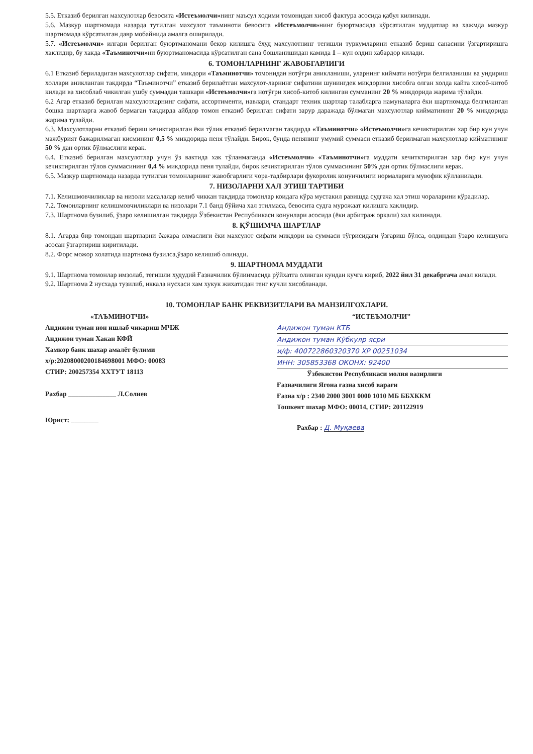5.5. Етказиб берилган махсулотлар бевосита «Истеъмолчи»нинг маъсул ходими томонидан хисоб фактура асосида қабул килинади.
5.6. Мазкур шартномада назарда тутилган махсулот таъминоти бевосита «Истеъмолчи»нинг буюртмасида кўрсатилган муддатлар ва хажмда мазкур шартномада кўрсатилган давр мобайнида амалга оширилади.
5.7. «Истеъмолчи» илгари берилган буюртманомани бекор килишга ёхуд махсулотнинг тегишли туркумларини етказиб бериш санасини ўзгартиришга хаклидир, бу хакда «Таъминотчи»ни буюртманомасида кўрсатилган сана бошланишидан камида 1 – кун олдин хабардор килади.
6. ТОМОНЛАРНИНГ ЖАВОБГАРЛИГИ
6.1 Етказиб бериладиган махсулотлар сифати, микдори «Таъминотчи» томонидан нотўғри аникланиши, уларнинг киймати нотўғри белгиланиши ва ундириш холлари аникланган такдирда “Таъминотчи” етказиб берилаётган махсулот-ларнинг сифатини шунингдек микдорини хисобга олган холда кайта хисоб-китоб килади ва хисоблаб чикилган ушбу суммадан ташкари «Истеъмолчи»га нотўғри хисоб-китоб килинган сумманинг 20 % микдорида жарима тўлайди.
6.2 Агар етказиб берилган махсулотларнинг сифати, ассортименти, навлари, стандарт техник шартлар талабларга намуналарга ёки шартномада белгиланган бошка шартларга жавоб бермаган такдирда айбдор томон етказиб берилган сифати зарур даражада бўлмаган махсулотлар кийматининг 20 % микдорида жарима тулайди.
6.3. Махсулотларни етказиб бериш кечиктирилган ёки тўлик етказиб берилмаган такдирда «Таъминотчи» «Истеъмолчи»га кечиктирилган хар бир кун учун мажбурият бажарилмаган кисмининг 0,5 % микдорида пеня тўлайди. Бирок, бунда пенянинг умумий суммаси етказиб берилмаган махсулотлар кийматининг 50 % дан ортик бўлмаслиги керак.
6.4. Етказиб берилган махсулотлар учун ўз вактида хак тўланмаганда «Истеъмолчи» «Таъминотчи»га муддати кечитктирилган хар бир кун учун кечиктирилган тўлов суммасининг 0,4 % микдорида пеня тулайди, бирок кечиктирилган тўлов суммасининг 50% дан ортик бўлмаслиги керак.
6.5. Мазкур шартномада назарда тутилган томонларнинг жавобгарлиги чора-тадбирлари фукоролик конунчилиги нормаларига мувофик кўлланилади.
7. НИЗОЛАРНИ ХАЛ ЭТИШ ТАРТИБИ
7.1. Келишмовчиликлар ва низоли масалалар келиб чиккан такдирда томонлар коидага кўра мустакил равишда судгача хал этиш чораларини кўрадилар.
7.2. Томонларнинг келишмовчиликлари ва низолари 7.1 банд бўйича хал этилмаса, бевосита судга мурожаат килишга хаклидир.
7.3. Шартнома бузилиб, ўзаро келишилган такдирда Ўзбекистан Республикаси конунлари асосида (ёки арбитраж оркали) хал килинади.
8. ҚЎШИМЧА ШАРТЛАР
8.1. Агарда бир томондан шартларни бажара олмаслиги ёки махсулот сифати микдори ва суммаси тўғрисидаги ўзгариш бўлса, олдиндан ўзаро келишувга асосан ўзгартириш киритилади.
8.2. Форс можор холатида шартнома бузилса,ўзаро келишиб олинади.
9. ШАРТНОМА МУДДАТИ
9.1. Шартнома томонлар имзолаб, тегишли худудий Ғазначилик бўлинмасида рўйхатга олинган кундан кучга кириб, 2022 йил 31 декабргача амал килади.
9.2. Шартнома 2 нусхада тузилиб, иккала нусхаси хам хукук жихатидан тенг кучли хисобланади.
10. ТОМОНЛАР БАНК РЕКВИЗИТЛАРИ ВА МАНЗИЛГОХЛАРИ.
«ТАЪМИНОТЧИ»
Андижон туман нон ишлаб чикариш МЧЖ
Андижон туман Хакан КФЙ
Хамкор банк шахар амалёт булими
х/р:20208000200184698001 МФО: 00083
СТИР: 200257354 ХХТУТ 18113
Рахбар ______________ Л.Солиев
Юрист: ________
“ИСТЕЪМОЛЧИ”
Андижон туман КТБ
Андижон туман Кўбкулр ясри
и/ф: 400722860320370 ХР 00251034
ИНН: 305853368 ОКОНХ: 92400
Ўзбекистон Республикаси молия вазирлиги
Ғазначилиги Ягона ғазна хисоб варағи
Ғазна х/р : 2340 2000 3001 0000 1010 МБ ББХККМ
Тошкент шахар МФО: 00014, СТИР: 201122919
Рахбар : Д. Муқаева